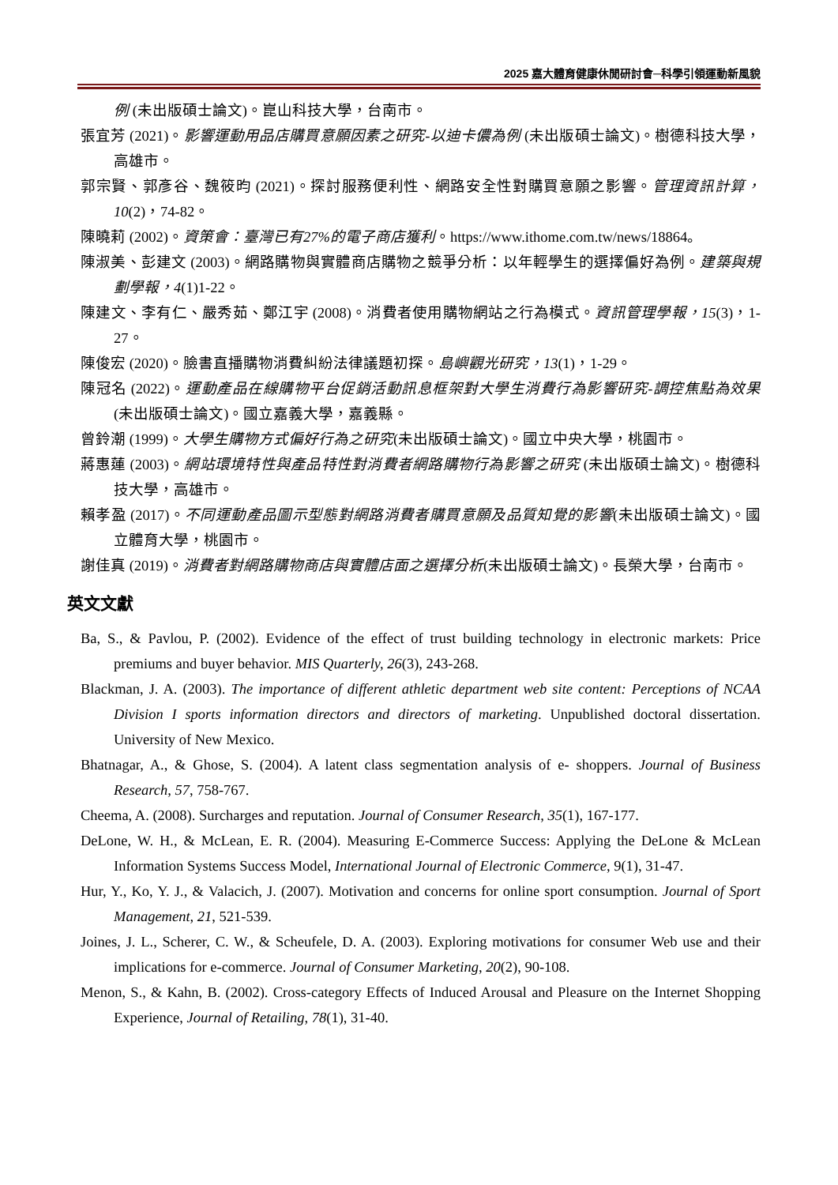2025 嘉大體育健康休閒研討會─科學引領運動新風貌
例 (未出版碩士論文)。崑山科技大學，台南市。
張宜芳 (2021)。影響運動用品店購買意願因素之研究-以迪卡儂為例 (未出版碩士論文)。樹德科技大學，高雄市。
郭宗賢、郭彥谷、魏筱昀 (2021)。探討服務便利性、網路安全性對購買意願之影響。管理資訊計算，10(2)，74-82。
陳曉莉 (2002)。資策會：臺灣已有27%的電子商店獲利。https://www.ithome.com.tw/news/18864。
陳淑美、彭建文 (2003)。網路購物與實體商店購物之競爭分析：以年輕學生的選擇偏好為例。建築與規劃學報，4(1)1-22。
陳建文、李有仁、嚴秀茹、鄭江宇 (2008)。消費者使用購物網站之行為模式。資訊管理學報，15(3)，1-27。
陳俊宏 (2020)。臉書直播購物消費糾紛法律議題初探。島嶼觀光研究，13(1)，1-29。
陳冠名 (2022)。運動產品在線購物平台促銷活動訊息框架對大學生消費行為影響研究-調控焦點為效果 (未出版碩士論文)。國立嘉義大學，嘉義縣。
曾鈴潮 (1999)。大學生購物方式偏好行為之研究(未出版碩士論文)。國立中央大學，桃園市。
蔣惠蓮 (2003)。網站環境特性與產品特性對消費者網路購物行為影響之研究 (未出版碩士論文)。樹德科技大學，高雄市。
賴孝盈 (2017)。不同運動產品圖示型態對網路消費者購買意願及品質知覺的影響(未出版碩士論文)。國立體育大學，桃園市。
謝佳真 (2019)。消費者對網路購物商店與實體店面之選擇分析(未出版碩士論文)。長榮大學，台南市。
英文文獻
Ba, S., & Pavlou, P. (2002). Evidence of the effect of trust building technology in electronic markets: Price premiums and buyer behavior. MIS Quarterly, 26(3), 243-268.
Blackman, J. A. (2003). The importance of different athletic department web site content: Perceptions of NCAA Division I sports information directors and directors of marketing. Unpublished doctoral dissertation. University of New Mexico.
Bhatnagar, A., & Ghose, S. (2004). A latent class segmentation analysis of e- shoppers. Journal of Business Research, 57, 758-767.
Cheema, A. (2008). Surcharges and reputation. Journal of Consumer Research, 35(1), 167-177.
DeLone, W. H., & McLean, E. R. (2004). Measuring E-Commerce Success: Applying the DeLone & McLean Information Systems Success Model, International Journal of Electronic Commerce, 9(1), 31-47.
Hur, Y., Ko, Y. J., & Valacich, J. (2007). Motivation and concerns for online sport consumption. Journal of Sport Management, 21, 521-539.
Joines, J. L., Scherer, C. W., & Scheufele, D. A. (2003). Exploring motivations for consumer Web use and their implications for e-commerce. Journal of Consumer Marketing, 20(2), 90-108.
Menon, S., & Kahn, B. (2002). Cross-category Effects of Induced Arousal and Pleasure on the Internet Shopping Experience, Journal of Retailing, 78(1), 31-40.